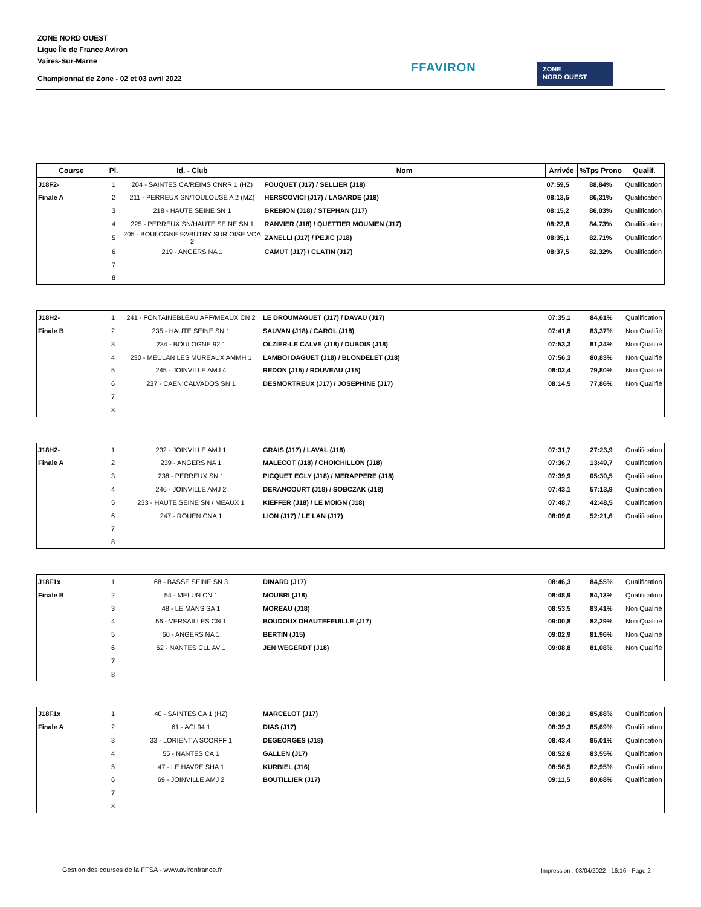ZONE NORD OUEST
Ligue Île de France Aviron
Vaires-Sur-Marne
Championnat de Zone - 02 et 03 avril 2022
FFAVIRON
ZONE
NORD OUEST
| Course | Pl. | Id. - Club | Nom | Arrivée | %Tps Prono | Qualif. |
| --- | --- | --- | --- | --- | --- | --- |
| J18F2- | 1 | 204 - SAINTES CA/REIMS CNRR 1 (HZ) | FOUQUET (J17) / SELLIER (J18) | 07:59,5 | 88,84% | Qualification |
| Finale A | 2 | 211 - PERREUX SN/TOULOUSE A 2 (MZ) | HERSCOVICI (J17) / LAGARDE (J18) | 08:13,5 | 86,31% | Qualification |
| | 3 | 218 - HAUTE SEINE SN 1 | BREBION (J18) / STEPHAN (J17) | 08:15,2 | 86,03% | Qualification |
| | 4 | 225 - PERREUX SN/HAUTE SEINE SN 1 | RANVIER (J18) / QUETTIER MOUNIEN (J17) | 08:22,8 | 84,73% | Qualification |
| | 5 | 205 - BOULOGNE 92/BUTRY SUR OISE VOA 2 | ZANELLI (J17) / PEJIC (J18) | 08:35,1 | 82,71% | Qualification |
| | 6 | 219 - ANGERS NA 1 | CAMUT (J17) / CLATIN (J17) | 08:37,5 | 82,32% | Qualification |
| | 7 | | | | | |
| | 8 | | | | | |
| J18H2- | 1 | 241 - FONTAINEBLEAU APF/MEAUX CN 2 | LE DROUMAGUET (J17) / DAVAU (J17) | 07:35,1 | 84,61% | Qualification |
| Finale B | 2 | 235 - HAUTE SEINE SN 1 | SAUVAN (J18) / CAROL (J18) | 07:41,8 | 83,37% | Non Qualifié |
| | 3 | 234 - BOULOGNE 92 1 | OLZIER-LE CALVE (J18) / DUBOIS (J18) | 07:53,3 | 81,34% | Non Qualifié |
| | 4 | 230 - MEULAN LES MUREAUX AMMH 1 | LAMBOI DAGUET (J18) / BLONDELET (J18) | 07:56,3 | 80,83% | Non Qualifié |
| | 5 | 245 - JOINVILLE AMJ 4 | REDON (J15) / ROUVEAU (J15) | 08:02,4 | 79,80% | Non Qualifié |
| | 6 | 237 - CAEN CALVADOS SN 1 | DESMORTREUX (J17) / JOSEPHINE (J17) | 08:14,5 | 77,86% | Non Qualifié |
| | 7 | | | | | |
| | 8 | | | | | |
| J18H2- | 1 | 232 - JOINVILLE AMJ 1 | GRAIS (J17) / LAVAL (J18) | 07:31,7 | 27:23,9 | Qualification |
| Finale A | 2 | 239 - ANGERS NA 1 | MALECOT (J18) / CHOICHILLON (J18) | 07:36,7 | 13:49,7 | Qualification |
| | 3 | 238 - PERREUX SN 1 | PICQUET EGLY (J18) / MERAPPERE (J18) | 07:39,9 | 05:30,5 | Qualification |
| | 4 | 246 - JOINVILLE AMJ 2 | DERANCOURT (J18) / SOBCZAK (J18) | 07:43,1 | 57:13,9 | Qualification |
| | 5 | 233 - HAUTE SEINE SN / MEAUX 1 | KIEFFER (J18) / LE MOIGN (J18) | 07:48,7 | 42:48,5 | Qualification |
| | 6 | 247 - ROUEN CNA 1 | LION (J17) / LE LAN (J17) | 08:09,6 | 52:21,6 | Qualification |
| | 7 | | | | | |
| | 8 | | | | | |
| J18F1x | 1 | 68 - BASSE SEINE SN 3 | DINARD (J17) | 08:46,3 | 84,55% | Qualification |
| Finale B | 2 | 54 - MELUN CN 1 | MOUBRI (J18) | 08:48,9 | 84,13% | Qualification |
| | 3 | 48 - LE MANS SA 1 | MOREAU (J18) | 08:53,5 | 83,41% | Non Qualifié |
| | 4 | 56 - VERSAILLES CN 1 | BOUDOUX DHAUTEFEUILLE (J17) | 09:00,8 | 82,29% | Non Qualifié |
| | 5 | 60 - ANGERS NA 1 | BERTIN (J15) | 09:02,9 | 81,96% | Non Qualifié |
| | 6 | 62 - NANTES CLL AV 1 | JEN WEGERDT (J18) | 09:08,8 | 81,08% | Non Qualifié |
| | 7 | | | | | |
| | 8 | | | | | |
| J18F1x | 1 | 40 - SAINTES CA 1 (HZ) | MARCELOT (J17) | 08:38,1 | 85,88% | Qualification |
| Finale A | 2 | 61 - ACI 94 1 | DIAS (J17) | 08:39,3 | 85,69% | Qualification |
| | 3 | 33 - LORIENT A SCORFF 1 | DEGEORGES (J18) | 08:43,4 | 85,01% | Qualification |
| | 4 | 55 - NANTES CA 1 | GALLEN (J17) | 08:52,6 | 83,55% | Qualification |
| | 5 | 47 - LE HAVRE SHA 1 | KURBIEL (J16) | 08:56,5 | 82,95% | Qualification |
| | 6 | 69 - JOINVILLE AMJ 2 | BOUTILLIER (J17) | 09:11,5 | 80,68% | Qualification |
| | 7 | | | | | |
| | 8 | | | | | |
Gestion des courses de la FFSA - www.avironfrance.fr
Impression : 03/04/2022 - 16:16 - Page 2